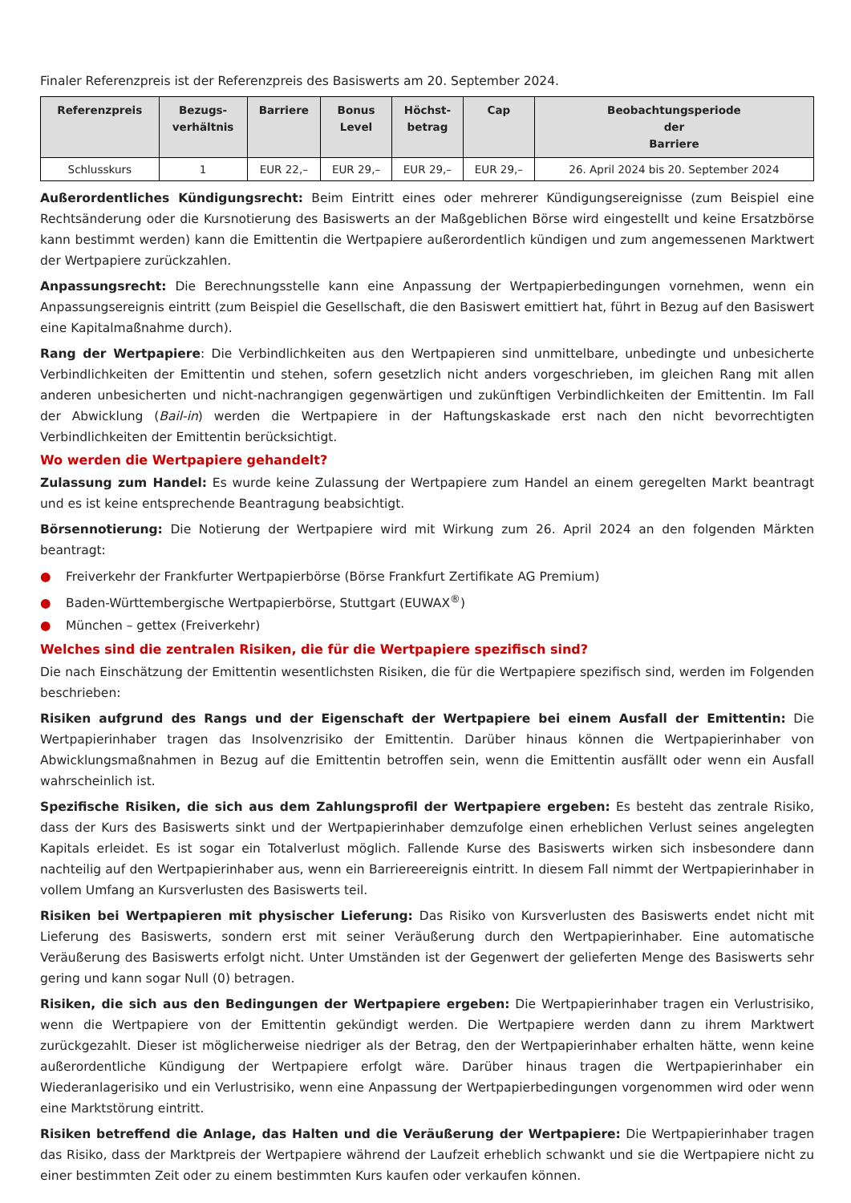Finaler Referenzpreis ist der Referenzpreis des Basiswerts am 20. September 2024.
| Referenzpreis | Bezugs- verhältnis | Barriere | Bonus Level | Höchst- betrag | Cap | Beobachtungsperiode der Barriere |
| --- | --- | --- | --- | --- | --- | --- |
| Schlusskurs | 1 | EUR 22,– | EUR 29,– | EUR 29,– | EUR 29,– | 26. April 2024 bis 20. September 2024 |
Außerordentliches Kündigungsrecht: Beim Eintritt eines oder mehrerer Kündigungsereignisse (zum Beispiel eine Rechtsänderung oder die Kursnotierung des Basiswerts an der Maßgeblichen Börse wird eingestellt und keine Ersatzbörse kann bestimmt werden) kann die Emittentin die Wertpapiere außerordentlich kündigen und zum angemessenen Marktwert der Wertpapiere zurückzahlen.
Anpassungsrecht: Die Berechnungsstelle kann eine Anpassung der Wertpapierbedingungen vornehmen, wenn ein Anpassungsereignis eintritt (zum Beispiel die Gesellschaft, die den Basiswert emittiert hat, führt in Bezug auf den Basiswert eine Kapitalmaßnahme durch).
Rang der Wertpapiere: Die Verbindlichkeiten aus den Wertpapieren sind unmittelbare, unbedingte und unbesicherte Verbindlichkeiten der Emittentin und stehen, sofern gesetzlich nicht anders vorgeschrieben, im gleichen Rang mit allen anderen unbesicherten und nicht-nachrangigen gegenwärtigen und zukünftigen Verbindlichkeiten der Emittentin. Im Fall der Abwicklung (Bail-in) werden die Wertpapiere in der Haftungskaskade erst nach den nicht bevorrechtigten Verbindlichkeiten der Emittentin berücksichtigt.
Wo werden die Wertpapiere gehandelt?
Zulassung zum Handel: Es wurde keine Zulassung der Wertpapiere zum Handel an einem geregelten Markt beantragt und es ist keine entsprechende Beantragung beabsichtigt.
Börsennotierung: Die Notierung der Wertpapiere wird mit Wirkung zum 26. April 2024 an den folgenden Märkten beantragt:
● Freiverkehr der Frankfurter Wertpapierbörse (Börse Frankfurt Zertifikate AG Premium)
● Baden-Württembergische Wertpapierbörse, Stuttgart (EUWAX<sup>®</sup>)
● München – gettex (Freiverkehr)
Welches sind die zentralen Risiken, die für die Wertpapiere spezifisch sind?
Die nach Einschätzung der Emittentin wesentlichsten Risiken, die für die Wertpapiere spezifisch sind, werden im Folgenden beschrieben:
Risiken aufgrund des Rangs und der Eigenschaft der Wertpapiere bei einem Ausfall der Emittentin: Die Wertpapierinhaber tragen das Insolvenzrisiko der Emittentin. Darüber hinaus können die Wertpapierinhaber von Abwicklungsmaßnahmen in Bezug auf die Emittentin betroffen sein, wenn die Emittentin ausfällt oder wenn ein Ausfall wahrscheinlich ist.
Spezifische Risiken, die sich aus dem Zahlungsprofil der Wertpapiere ergeben: Es besteht das zentrale Risiko, dass der Kurs des Basiswerts sinkt und der Wertpapierinhaber demzufolge einen erheblichen Verlust seines angelegten Kapitals erleidet. Es ist sogar ein Totalverlust möglich. Fallende Kurse des Basiswerts wirken sich insbesondere dann nachteilig auf den Wertpapierinhaber aus, wenn ein Barriereereignis eintritt. In diesem Fall nimmt der Wertpapierinhaber in vollem Umfang an Kursverlusten des Basiswerts teil.
Risiken bei Wertpapieren mit physischer Lieferung: Das Risiko von Kursverlusten des Basiswerts endet nicht mit Lieferung des Basiswerts, sondern erst mit seiner Veräußerung durch den Wertpapierinhaber. Eine automatische Veräußerung des Basiswerts erfolgt nicht. Unter Umständen ist der Gegenwert der gelieferten Menge des Basiswerts sehr gering und kann sogar Null (0) betragen.
Risiken, die sich aus den Bedingungen der Wertpapiere ergeben: Die Wertpapierinhaber tragen ein Verlustrisiko, wenn die Wertpapiere von der Emittentin gekündigt werden. Die Wertpapiere werden dann zu ihrem Marktwert zurückgezahlt. Dieser ist möglicherweise niedriger als der Betrag, den der Wertpapierinhaber erhalten hätte, wenn keine außerordentliche Kündigung der Wertpapiere erfolgt wäre. Darüber hinaus tragen die Wertpapierinhaber ein Wiederanlagerisiko und ein Verlustrisiko, wenn eine Anpassung der Wertpapierbedingungen vorgenommen wird oder wenn eine Marktstörung eintritt.
Risiken betreffend die Anlage, das Halten und die Veräußerung der Wertpapiere: Die Wertpapierinhaber tragen das Risiko, dass der Marktpreis der Wertpapiere während der Laufzeit erheblich schwankt und sie die Wertpapiere nicht zu einer bestimmten Zeit oder zu einem bestimmten Kurs kaufen oder verkaufen können.